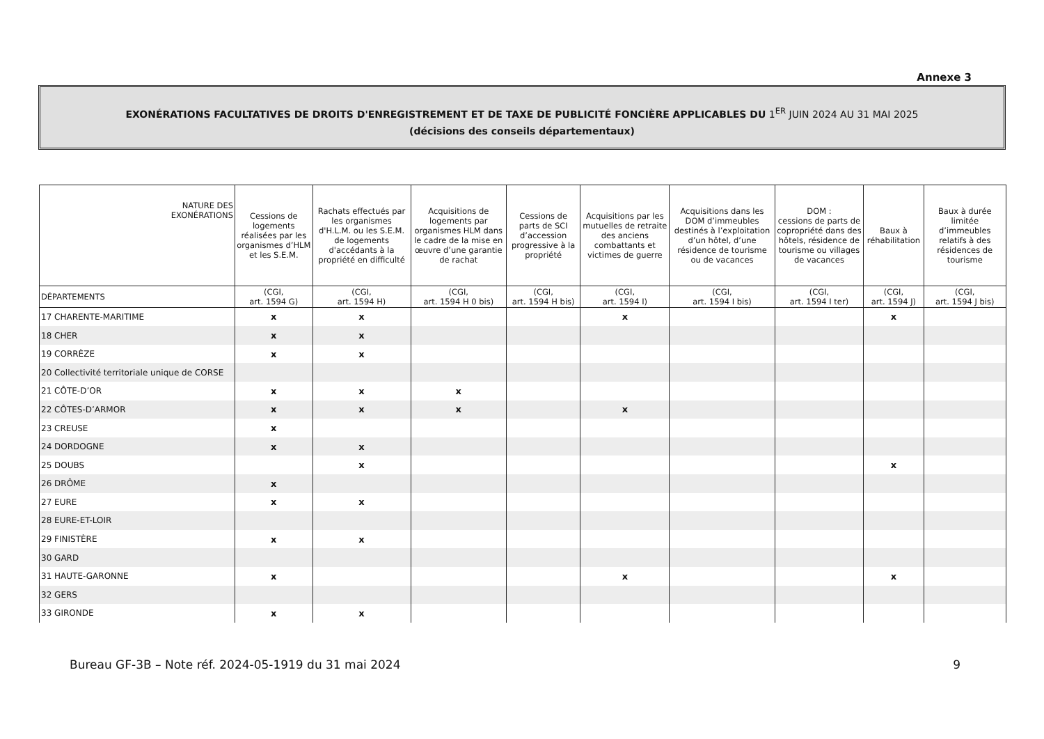Annexe 3
EXONÉRATIONS FACULTATIVES DE DROITS D'ENREGISTREMENT ET DE TAXE DE PUBLICITÉ FONCIÈRE APPLICABLES DU 1<sup>ER</sup> JUIN 2024 AU 31 MAI 2025
(décisions des conseils départementaux)
| NATURE DES EXONÉRATIONS | Cessions de logements réalisées par les organismes d’HLM et les S.E.M. | Rachats effectués par les organismes d'H.L.M. ou les S.E.M. de logements d'accédants à la propriété en difficulté | Acquisitions de logements par organismes HLM dans le cadre de la mise en œuvre d’une garantie de rachat | Cessions de parts de SCI d’accession progressive à la propriété | Acquisitions par les mutuelles de retraite des anciens combattants et victimes de guerre | Acquisitions dans les DOM d’immeubles destinés à l’exploitation d’un hôtel, d’une résidence de tourisme ou de vacances | DOM : cessions de parts de copropriété dans des hôtels, résidence de tourisme ou villages de vacances | Baux à réhabilitation | Baux à durée limitée d’immeubles relatifs à des résidences de tourisme |
| --- | --- | --- | --- | --- | --- | --- | --- | --- | --- |
| DÉPARTEMENTS | (CGI, art. 1594 G) | (CGI, art. 1594 H) | (CGI, art. 1594 H 0 bis) | (CGI, art. 1594 H bis) | (CGI, art. 1594 I) | (CGI, art. 1594 I bis) | (CGI, art. 1594 I ter) | (CGI, art. 1594 J) | (CGI, art. 1594 J bis) |
| 17 CHARENTE-MARITIME | x | x | | | x | | | x | |
| 18 CHER | x | x | | | | | | | |
| 19 CORRÈZE | x | x | | | | | | | |
| 20 Collectivité territoriale unique de CORSE | | | | | | | | | |
| 21 CÔTE-D’OR | x | x | x | | | | | | |
| 22 CÔTES-D’ARMOR | x | x | x | | x | | | | |
| 23 CREUSE | x | | | | | | | | |
| 24 DORDOGNE | x | x | | | | | | | |
| 25 DOUBS | | x | | | | | | x | |
| 26 DRÔME | x | | | | | | | | |
| 27 EURE | x | x | | | | | | | |
| 28 EURE-ET-LOIR | | | | | | | | | |
| 29 FINISTÈRE | x | x | | | | | | | |
| 30 GARD | | | | | | | | | |
| 31 HAUTE-GARONNE | x | | | | x | | | x | |
| 32 GERS | | | | | | | | | |
| 33 GIRONDE | x | x | | | | | | | |
Bureau GF-3B – Note réf. 2024-05-1919 du 31 mai 2024 9